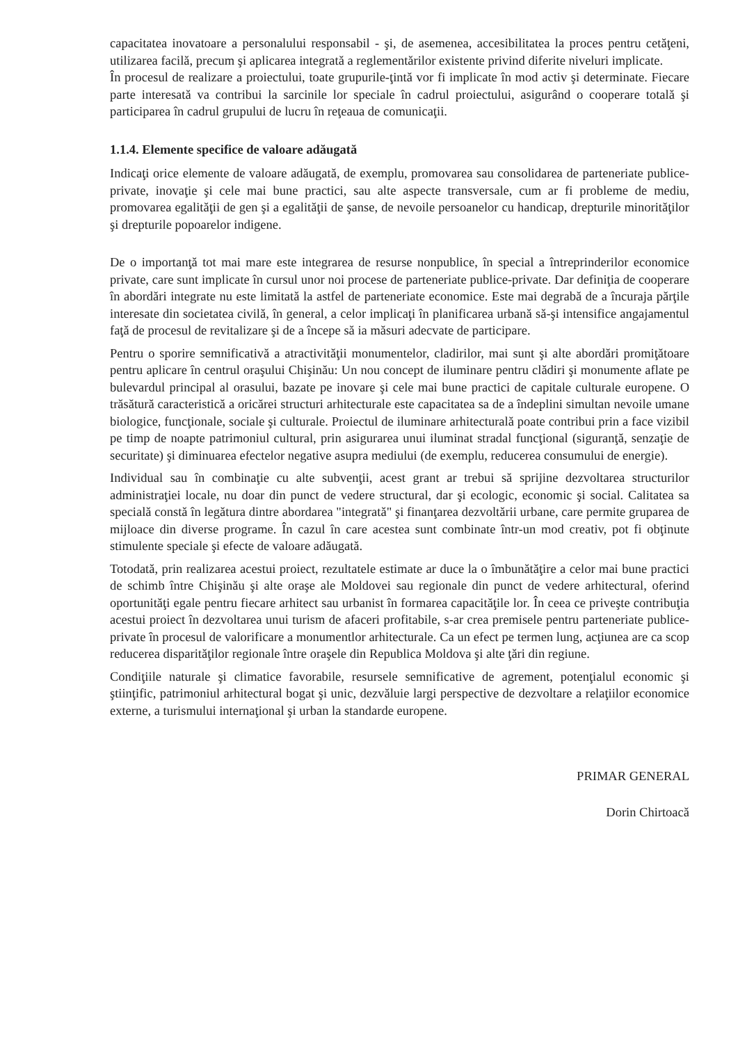capacitatea inovatoare a personalului responsabil - şi, de asemenea, accesibilitatea la proces pentru cetăţeni, utilizarea facilă, precum şi aplicarea integrată a reglementărilor existente privind diferite niveluri implicate.
În procesul de realizare a proiectului, toate grupurile-ţintă vor fi implicate în mod activ şi determinate. Fiecare parte interesată va contribui la sarcinile lor speciale în cadrul proiectului, asigurând o cooperare totală şi participarea în cadrul grupului de lucru în reţeaua de comunicaţii.
1.1.4. Elemente specifice de valoare adăugată
Indicaţi orice elemente de valoare adăugată, de exemplu, promovarea sau consolidarea de parteneriate publice-private, inovaţie şi cele mai bune practici, sau alte aspecte transversale, cum ar fi probleme de mediu, promovarea egalităţii de gen şi a egalităţii de şanse, de nevoile persoanelor cu handicap, drepturile minorităţilor şi drepturile popoarelor indigene.
De o importanţă tot mai mare este integrarea de resurse nonpublice, în special a întreprinderilor economice private, care sunt implicate în cursul unor noi procese de parteneriate publice-private. Dar definiţia de cooperare în abordări integrate nu este limitată la astfel de parteneriate economice. Este mai degrabă de a încuraja părţile interesate din societatea civilă, în general, a celor implicaţi în planificarea urbană să-şi intensifice angajamentul faţă de procesul de revitalizare şi de a începe să ia măsuri adecvate de participare.
Pentru o sporire semnificativă a atractivităţii monumentelor, cladirilor, mai sunt şi alte abordări promiţătoare pentru aplicare în centrul oraşului Chişinău: Un nou concept de iluminare pentru clădiri şi monumente aflate pe bulevardul principal al orasului, bazate pe inovare şi cele mai bune practici de capitale culturale europene. O trăsătură caracteristică a oricărei structuri arhitecturale este capacitatea sa de a îndeplini simultan nevoile umane biologice, funcţionale, sociale şi culturale. Proiectul de iluminare arhitecturală poate contribui prin a face vizibil pe timp de noapte patrimoniul cultural, prin asigurarea unui iluminat stradal funcţional (siguranţă, senzaţie de securitate) şi diminuarea efectelor negative asupra mediului (de exemplu, reducerea consumului de energie).
Individual sau în combinaţie cu alte subvenţii, acest grant ar trebui să sprijine dezvoltarea structurilor administraţiei locale, nu doar din punct de vedere structural, dar şi ecologic, economic şi social. Calitatea sa specială constă în legătura dintre abordarea "integrată" şi finanţarea dezvoltării urbane, care permite gruparea de mijloace din diverse programe. În cazul în care acestea sunt combinate într-un mod creativ, pot fi obţinute stimulente speciale şi efecte de valoare adăugată.
Totodată, prin realizarea acestui proiect, rezultatele estimate ar duce la o îmbunătăţire a celor mai bune practici de schimb între Chişinău şi alte oraşe ale Moldovei sau regionale din punct de vedere arhitectural, oferind oportunităţi egale pentru fiecare arhitect sau urbanist în formarea capacităţile lor. În ceea ce priveşte contribuţia acestui proiect în dezvoltarea unui turism de afaceri profitabile, s-ar crea premisele pentru parteneriate publice-private în procesul de valorificare a monumentlor arhitecturale. Ca un efect pe termen lung, acţiunea are ca scop reducerea disparităţilor regionale între oraşele din Republica Moldova şi alte ţări din regiune.
Condiţiile naturale şi climatice favorabile, resursele semnificative de agrement, potenţialul economic şi ştiinţific, patrimoniul arhitectural bogat şi unic, dezvăluie largi perspective de dezvoltare a relaţiilor economice externe, a turismului internaţional şi urban la standarde europene.
PRIMAR GENERAL
Dorin Chirtoacă